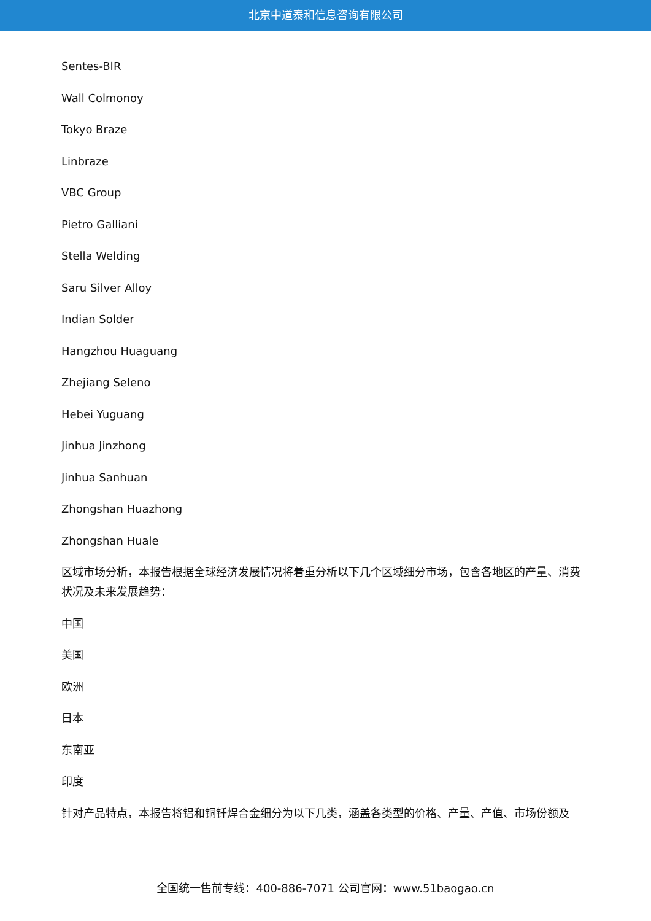北京中道泰和信息咨询有限公司
Sentes-BIR
Wall Colmonoy
Tokyo Braze
Linbraze
VBC Group
Pietro Galliani
Stella Welding
Saru Silver Alloy
Indian Solder
Hangzhou Huaguang
Zhejiang Seleno
Hebei Yuguang
Jinhua Jinzhong
Jinhua Sanhuan
Zhongshan Huazhong
Zhongshan Huale
区域市场分析，本报告根据全球经济发展情况将着重分析以下几个区域细分市场，包含各地区的产量、消费状况及未来发展趋势：
中国
美国
欧洲
日本
东南亚
印度
针对产品特点，本报告将铝和铜钎焊合金细分为以下几类，涵盖各类型的价格、产量、产值、市场份额及
全国统一售前专线：400-886-7071 公司官网：www.51baogao.cn